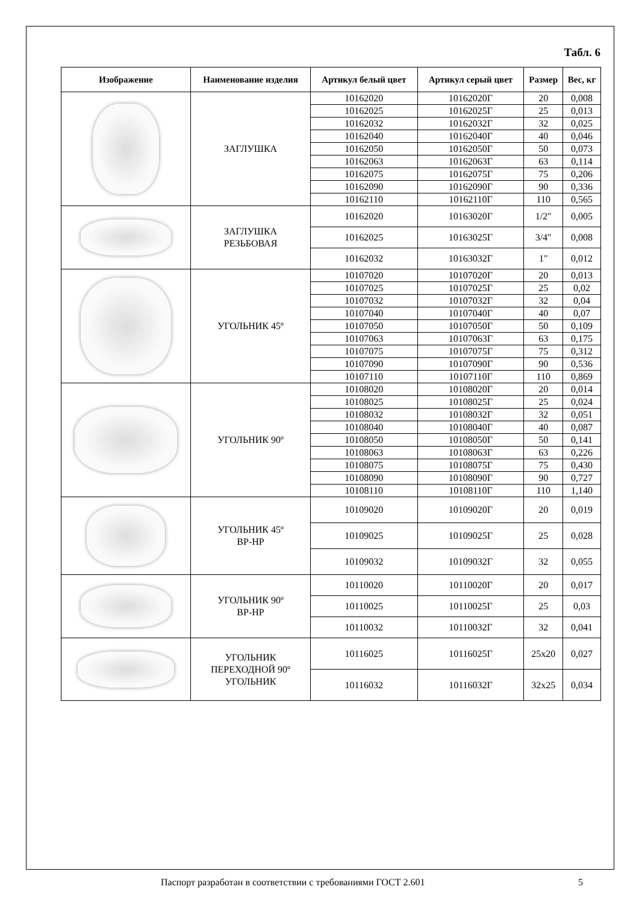Табл. 6
| Изображение | Наименование изделия | Артикул белый цвет | Артикул серый цвет | Размер | Вес, кг |
| --- | --- | --- | --- | --- | --- |
| | ЗАГЛУШКА | 10162020 | 10162020Г | 20 | 0,008 |
| | | 10162025 | 10162025Г | 25 | 0,013 |
| | | 10162032 | 10162032Г | 32 | 0,025 |
| | | 10162040 | 10162040Г | 40 | 0,046 |
| | | 10162050 | 10162050Г | 50 | 0,073 |
| | | 10162063 | 10162063Г | 63 | 0,114 |
| | | 10162075 | 10162075Г | 75 | 0,206 |
| | | 10162090 | 10162090Г | 90 | 0,336 |
| | | 10162110 | 10162110Г | 110 | 0,565 |
| | ЗАГЛУШКА РЕЗЬБОВАЯ | 10162020 | 10163020Г | 1/2″ | 0,005 |
| | | 10162025 | 10163025Г | 3/4″ | 0,008 |
| | | 10162032 | 10163032Г | 1" | 0,012 |
| | УГОЛЬНИК 45º | 10107020 | 10107020Г | 20 | 0,013 |
| | | 10107025 | 10107025Г | 25 | 0,02 |
| | | 10107032 | 10107032Г | 32 | 0,04 |
| | | 10107040 | 10107040Г | 40 | 0,07 |
| | | 10107050 | 10107050Г | 50 | 0,109 |
| | | 10107063 | 10107063Г | 63 | 0,175 |
| | | 10107075 | 10107075Г | 75 | 0,312 |
| | | 10107090 | 10107090Г | 90 | 0,536 |
| | | 10107110 | 10107110Г | 110 | 0,869 |
| | УГОЛЬНИК 90º | 10108020 | 10108020Г | 20 | 0,014 |
| | | 10108025 | 10108025Г | 25 | 0,024 |
| | | 10108032 | 10108032Г | 32 | 0,051 |
| | | 10108040 | 10108040Г | 40 | 0,087 |
| | | 10108050 | 10108050Г | 50 | 0,141 |
| | | 10108063 | 10108063Г | 63 | 0,226 |
| | | 10108075 | 10108075Г | 75 | 0,430 |
| | | 10108090 | 10108090Г | 90 | 0,727 |
| | | 10108110 | 10108110Г | 110 | 1,140 |
| | УГОЛЬНИК 45º ВР-НР | 10109020 | 10109020Г | 20 | 0,019 |
| | | 10109025 | 10109025Г | 25 | 0,028 |
| | | 10109032 | 10109032Г | 32 | 0,055 |
| | УГОЛЬНИК 90º ВР-НР | 10110020 | 10110020Г | 20 | 0,017 |
| | | 10110025 | 10110025Г | 25 | 0,03 |
| | | 10110032 | 10110032Г | 32 | 0,041 |
| | УГОЛЬНИК ПЕРЕХОДНОЙ 90º УГОЛЬНИК | 10116025 | 10116025Г | 25x20 | 0,027 |
| | | 10116032 | 10116032Г | 32x25 | 0,034 |
Паспорт разработан в соответствии с требованиями ГОСТ 2.601 5